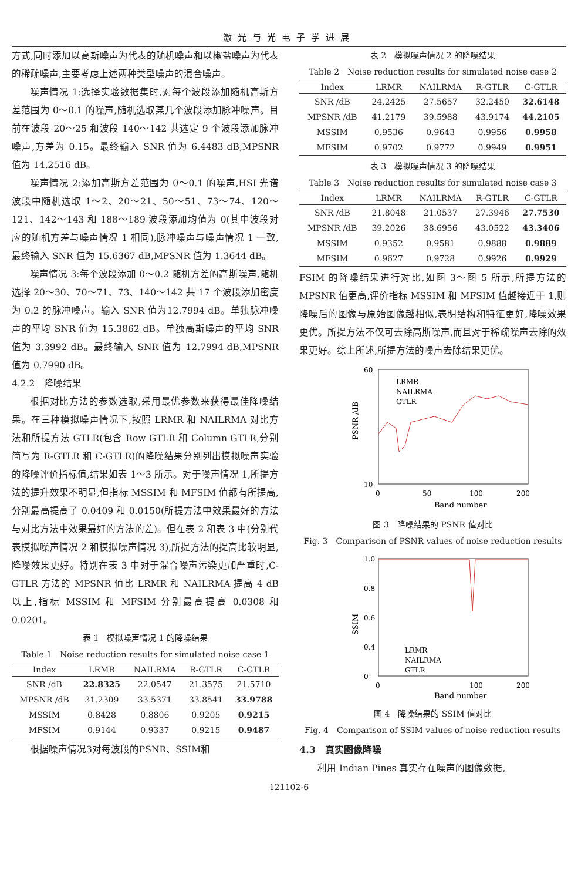激光与光电子学进展
方式,同时添加以高斯噪声为代表的随机噪声和以椒盐噪声为代表的稀疏噪声,主要考虑上述两种类型噪声的混合噪声。
噪声情况 1:选择实验数据集时,对每个波段添加随机高斯方差范围为 0～0.1 的噪声,随机选取某几个波段添加脉冲噪声。目前在波段 20～25 和波段 140～142 共选定 9 个波段添加脉冲噪声,方差为 0.15。最终输入 SNR 值为 6.4483 dB,MPSNR 值为 14.2516 dB。
噪声情况 2:添加高斯方差范围为 0～0.1 的噪声,HSI 光谱波段中随机选取 1～2、20～21、50～51、73～74、120～121、142～143 和 188～189 波段添加均值为 0(其中波段对应的随机方差与噪声情况 1 相同),脉冲噪声与噪声情况 1 一致,最终输入 SNR 值为 15.6367 dB,MPSNR 值为 1.3644 dB。
噪声情况 3:每个波段添加 0～0.2 随机方差的高斯噪声,随机选择 20～30、70～71、73、140～142 共 17 个波段添加密度为 0.2 的脉冲噪声。输入 SNR 值为12.7994 dB。单独脉冲噪声的平均 SNR 值为 15.3862 dB。单独高斯噪声的平均 SNR 值为 3.3992 dB。最终输入 SNR 值为 12.7994 dB,MPSNR 值为 0.7990 dB。
4.2.2　降噪结果
根据对比方法的参数选取,采用最优参数来获得最佳降噪结果。在三种模拟噪声情况下,按照 LRMR 和 NAILRMA 对比方法和所提方法 GTLR(包含 Row GTLR 和 Column GTLR,分别简写为 R-GTLR 和 C-GTLR)的降噪结果分别列出模拟噪声实验的降噪评价指标值,结果如表 1～3 所示。对于噪声情况 1,所提方法的提升效果不明显,但指标 MSSIM 和 MFSIM 值都有所提高,分别最高提高了 0.0409 和 0.0150(所提方法中效果最好的方法与对比方法中效果最好的方法的差)。但在表 2 和表 3 中(分别代表模拟噪声情况 2 和模拟噪声情况 3),所提方法的提高比较明显,降噪效果更好。特别在表 3 中对于混合噪声污染更加严重时,C-GTLR 方法的 MPSNR 值比 LRMR 和 NAILRMA 提高 4 dB 以上,指标 MSSIM 和 MFSIM 分别最高提高 0.0308 和 0.0201。
表 1　模拟噪声情况 1 的降噪结果
Table 1　Noise reduction results for simulated noise case 1
| Index | LRMR | NAILRMA | R-GTLR | C-GTLR |
| --- | --- | --- | --- | --- |
| SNR /dB | 22.8325 | 22.0547 | 21.3575 | 21.5710 |
| MPSNR /dB | 31.2309 | 33.5371 | 33.8541 | 33.9788 |
| MSSIM | 0.8428 | 0.8806 | 0.9205 | 0.9215 |
| MFSIM | 0.9144 | 0.9337 | 0.9215 | 0.9487 |
根据噪声情况3对每波段的PSNR、SSIM和
表 2　模拟噪声情况 2 的降噪结果
Table 2　Noise reduction results for simulated noise case 2
| Index | LRMR | NAILRMA | R-GTLR | C-GTLR |
| --- | --- | --- | --- | --- |
| SNR /dB | 24.2425 | 27.5657 | 32.2450 | 32.6148 |
| MPSNR /dB | 41.2179 | 39.5988 | 43.9174 | 44.2105 |
| MSSIM | 0.9536 | 0.9643 | 0.9956 | 0.9958 |
| MFSIM | 0.9702 | 0.9772 | 0.9949 | 0.9951 |
表 3　模拟噪声情况 3 的降噪结果
Table 3　Noise reduction results for simulated noise case 3
| Index | LRMR | NAILRMA | R-GTLR | C-GTLR |
| --- | --- | --- | --- | --- |
| SNR /dB | 21.8048 | 21.0537 | 27.3946 | 27.7530 |
| MPSNR /dB | 39.2026 | 38.6956 | 43.0522 | 43.3406 |
| MSSIM | 0.9352 | 0.9581 | 0.9888 | 0.9889 |
| MFSIM | 0.9627 | 0.9728 | 0.9926 | 0.9929 |
FSIM 的降噪结果进行对比,如图 3～图 5 所示,所提方法的 MPSNR 值更高,评价指标 MSSIM 和 MFSIM 值越接近于 1,则降噪后的图像与原始图像越相似,表明结构和特征更好,降噪效果更优。所提方法不仅可去除高斯噪声,而且对于稀疏噪声去除的效果更好。综上所述,所提方法的噪声去除结果更优。
PSNR /dB
60
10
0
50
100
200
Band number
LRMR
NAILRMA
GTLR
图 3　降噪结果的 PSNR 值对比
Fig. 3　Comparison of PSNR values of noise reduction results
SSIM
1.0
0.8
0.6
0.4
0
0
100
200
Band number
LRMR
NAILRMA
GTLR
图 4　降噪结果的 SSIM 值对比
Fig. 4　Comparison of SSIM values of noise reduction results
4.3　真实图像降噪
利用 Indian Pines 真实存在噪声的图像数据,
121102-6